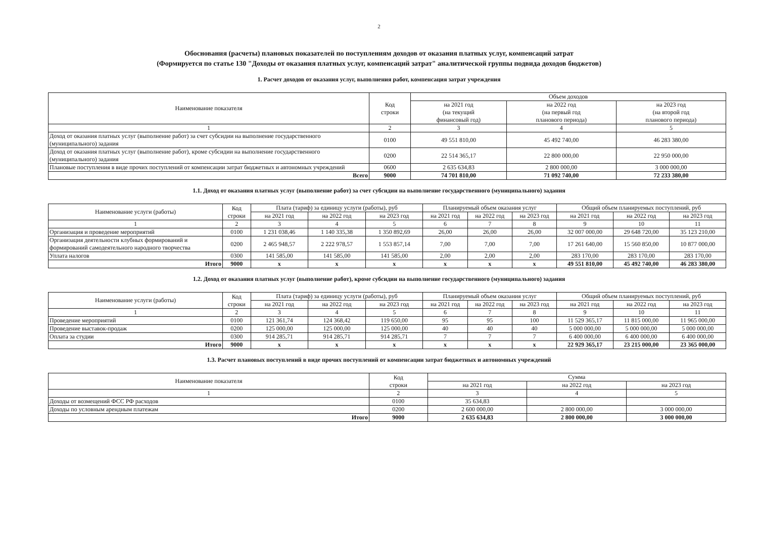2
Обоснования (расчеты) плановых показателей по поступлениям доходов от оказания платных услуг, компенсаций затрат
(Формируется по статье 130 "Доходы от оказания платных услуг, компенсаций затрат" аналитической группы подвида доходов бюджетов)
1. Расчет доходов от оказания услуг, выполнения работ, компенсация затрат учреждения
| Наименование показателя | Код строки | Объем доходов | | |
| --- | --- | --- | --- | --- |
| | | на 2021 год (на текущий финансовый год) | на 2022 год (на первый год планового периода) | на 2023 год (на второй год планового периода) |
| 1 | 2 | 3 | 4 | 5 |
| Доход от оказания платных услуг (выполнение работ) за счет субсидии на выполнение государственного (муниципального) задания | 0100 | 49 551 810,00 | 45 492 740,00 | 46 283 380,00 |
| Доход от оказания платных услуг (выполнение работ), кроме субсидии на выполнение государственного (муниципального) задания | 0200 | 22 514 365,17 | 22 800 000,00 | 22 950 000,00 |
| Плановые поступления в виде прочих поступлений от компенсации затрат бюджетных и автономных учреждений | 0600 | 2 635 634,83 | 2 800 000,00 | 3 000 000,00 |
| Всего | 9000 | 74 701 810,00 | 71 092 740,00 | 72 233 380,00 |
1.1. Доход от оказания платных услуг (выполнение работ) за счет субсидии на выполнение государственного (муниципального) задания
| Наименование услуги (работы) | Код строки | Плата (тариф) за единицу услуги (работы), руб | | | Планируемый объем оказания услуг | | | Общий объем планируемых поступлений, руб | | |
| --- | --- | --- | --- | --- | --- | --- | --- | --- | --- | --- |
| | | на 2021 год | на 2022 год | на 2023 год | на 2021 год | на 2022 год | на 2023 год | на 2021 год | на 2022 год | на 2023 год |
| 1 | 2 | 3 | 4 | 5 | 6 | 7 | 8 | 9 | 10 | 11 |
| Организация и проведение мероприятий | 0100 | 1 231 038,46 | 1 140 335,38 | 1 350 892,69 | 26,00 | 26,00 | 26,00 | 32 007 000,00 | 29 648 720,00 | 35 123 210,00 |
| Организация деятельности клубных формирований и формирований самодеятельного народного творчества | 0200 | 2 465 948,57 | 2 222 978,57 | 1 553 857,14 | 7,00 | 7,00 | 7,00 | 17 261 640,00 | 15 560 850,00 | 10 877 000,00 |
| Уплата налогов | 0300 | 141 585,00 | 141 585,00 | 141 585,00 | 2,00 | 2,00 | 2,00 | 283 170,00 | 283 170,00 | 283 170,00 |
| Итого | 9000 | x | x | x | x | x | x | 49 551 810,00 | 45 492 740,00 | 46 283 380,00 |
1.2. Доход от оказания платных услуг (выполнение работ), кроме субсидии на выполнение государственного (муниципального) задания
| Наименование услуги (работы) | Код строки | Плата (тариф) за единицу услуги (работы), руб | | | Планируемый объем оказания услуг | | | Общий объем планируемых поступлений, руб | | |
| --- | --- | --- | --- | --- | --- | --- | --- | --- | --- | --- |
| | | на 2021 год | на 2022 год | на 2023 год | на 2021 год | на 2022 год | на 2023 год | на 2021 год | на 2022 год | на 2023 год |
| 1 | 2 | 3 | 4 | 5 | 6 | 7 | 8 | 9 | 10 | 11 |
| Проведение мероприятий | 0100 | 121 361,74 | 124 368,42 | 119 650,00 | 95 | 95 | 100 | 11 529 365,17 | 11 815 000,00 | 11 965 000,00 |
| Проведение выставок-продаж | 0200 | 125 000,00 | 125 000,00 | 125 000,00 | 40 | 40 | 40 | 5 000 000,00 | 5 000 000,00 | 5 000 000,00 |
| Оплата за студии | 0300 | 914 285,71 | 914 285,71 | 914 285,71 | 7 | 7 | 7 | 6 400 000,00 | 6 400 000,00 | 6 400 000,00 |
| Итого | 9000 | x | x | x | x | x | x | 22 929 365,17 | 23 215 000,00 | 23 365 000,00 |
1.3. Расчет плановых поступлений в виде прочих поступлений от компенсации затрат бюджетных и автономных учреждений
| Наименование показателя | Код строки | Сумма | | |
| --- | --- | --- | --- | --- |
| | | на 2021 год | на 2022 год | на 2023 год |
| 1 | 2 | 3 | 4 | 5 |
| Доходы от возмещений ФСС РФ расходов | 0100 | 35 634,83 | | |
| Доходы по условным арендным платежам | 0200 | 2 600 000,00 | 2 800 000,00 | 3 000 000,00 |
| Итого | 9000 | 2 635 634,83 | 2 800 000,00 | 3 000 000,00 |